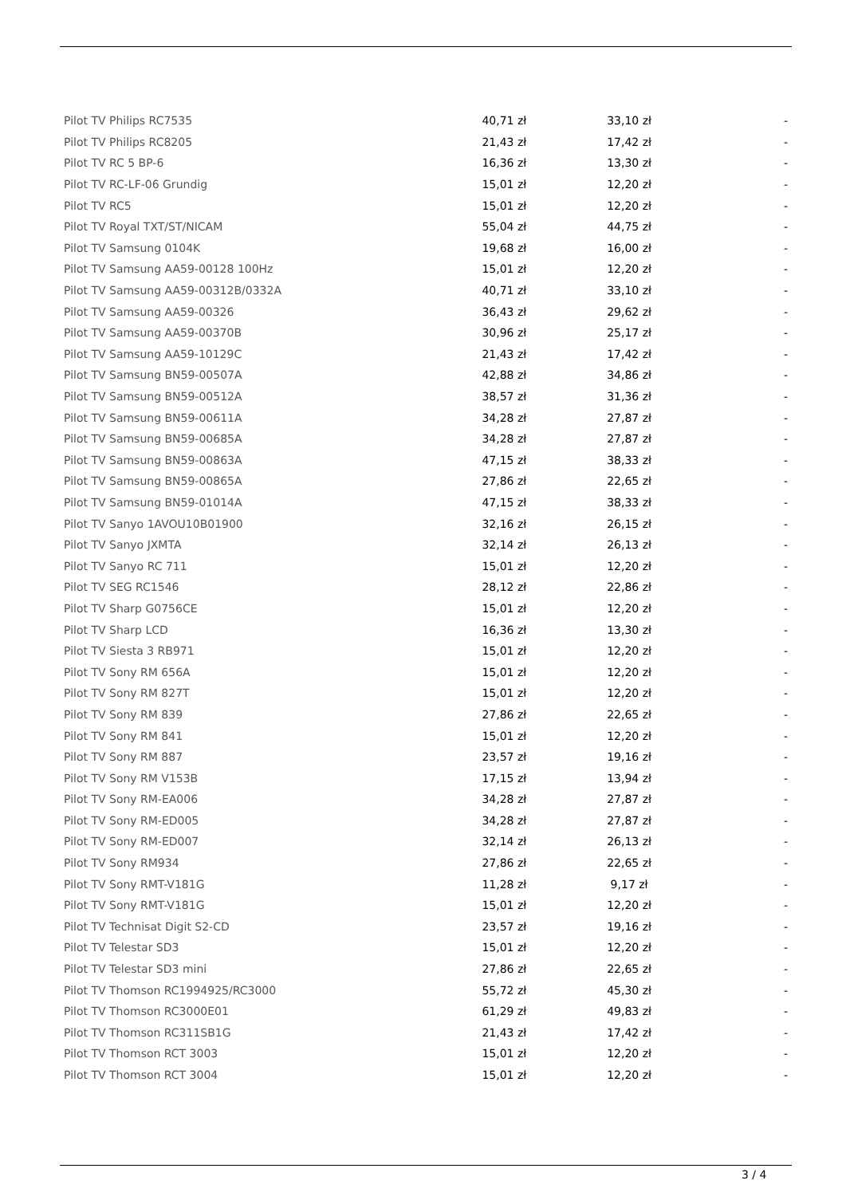| Pilot TV Philips RC7535 | 40,71 zł | 33,10 zł | - |
| Pilot TV Philips RC8205 | 21,43 zł | 17,42 zł | - |
| Pilot TV RC 5 BP-6 | 16,36 zł | 13,30 zł | - |
| Pilot TV RC-LF-06 Grundig | 15,01 zł | 12,20 zł | - |
| Pilot TV RC5 | 15,01 zł | 12,20 zł | - |
| Pilot TV Royal TXT/ST/NICAM | 55,04 zł | 44,75 zł | - |
| Pilot TV Samsung 0104K | 19,68 zł | 16,00 zł | - |
| Pilot TV Samsung AA59-00128 100Hz | 15,01 zł | 12,20 zł | - |
| Pilot TV Samsung AA59-00312B/0332A | 40,71 zł | 33,10 zł | - |
| Pilot TV Samsung AA59-00326 | 36,43 zł | 29,62 zł | - |
| Pilot TV Samsung AA59-00370B | 30,96 zł | 25,17 zł | - |
| Pilot TV Samsung AA59-10129C | 21,43 zł | 17,42 zł | - |
| Pilot TV Samsung BN59-00507A | 42,88 zł | 34,86 zł | - |
| Pilot TV Samsung BN59-00512A | 38,57 zł | 31,36 zł | - |
| Pilot TV Samsung BN59-00611A | 34,28 zł | 27,87 zł | - |
| Pilot TV Samsung BN59-00685A | 34,28 zł | 27,87 zł | - |
| Pilot TV Samsung BN59-00863A | 47,15 zł | 38,33 zł | - |
| Pilot TV Samsung BN59-00865A | 27,86 zł | 22,65 zł | - |
| Pilot TV Samsung BN59-01014A | 47,15 zł | 38,33 zł | - |
| Pilot TV Sanyo 1AVOU10B01900 | 32,16 zł | 26,15 zł | - |
| Pilot TV Sanyo JXMTA | 32,14 zł | 26,13 zł | - |
| Pilot TV Sanyo RC 711 | 15,01 zł | 12,20 zł | - |
| Pilot TV SEG RC1546 | 28,12 zł | 22,86 zł | - |
| Pilot TV Sharp G0756CE | 15,01 zł | 12,20 zł | - |
| Pilot TV Sharp LCD | 16,36 zł | 13,30 zł | - |
| Pilot TV Siesta 3 RB971 | 15,01 zł | 12,20 zł | - |
| Pilot TV Sony RM 656A | 15,01 zł | 12,20 zł | - |
| Pilot TV Sony RM 827T | 15,01 zł | 12,20 zł | - |
| Pilot TV Sony RM 839 | 27,86 zł | 22,65 zł | - |
| Pilot TV Sony RM 841 | 15,01 zł | 12,20 zł | - |
| Pilot TV Sony RM 887 | 23,57 zł | 19,16 zł | - |
| Pilot TV Sony RM V153B | 17,15 zł | 13,94 zł | - |
| Pilot TV Sony RM-EA006 | 34,28 zł | 27,87 zł | - |
| Pilot TV Sony RM-ED005 | 34,28 zł | 27,87 zł | - |
| Pilot TV Sony RM-ED007 | 32,14 zł | 26,13 zł | - |
| Pilot TV Sony RM934 | 27,86 zł | 22,65 zł | - |
| Pilot TV Sony RMT-V181G | 11,28 zł | 9,17 zł | - |
| Pilot TV Sony RMT-V181G | 15,01 zł | 12,20 zł | - |
| Pilot TV Technisat Digit S2-CD | 23,57 zł | 19,16 zł | - |
| Pilot TV Telestar SD3 | 15,01 zł | 12,20 zł | - |
| Pilot TV Telestar SD3 mini | 27,86 zł | 22,65 zł | - |
| Pilot TV Thomson RC1994925/RC3000 | 55,72 zł | 45,30 zł | - |
| Pilot TV Thomson RC3000E01 | 61,29 zł | 49,83 zł | - |
| Pilot TV Thomson RC311SB1G | 21,43 zł | 17,42 zł | - |
| Pilot TV Thomson RCT 3003 | 15,01 zł | 12,20 zł | - |
| Pilot TV Thomson RCT 3004 | 15,01 zł | 12,20 zł | - |
3 / 4